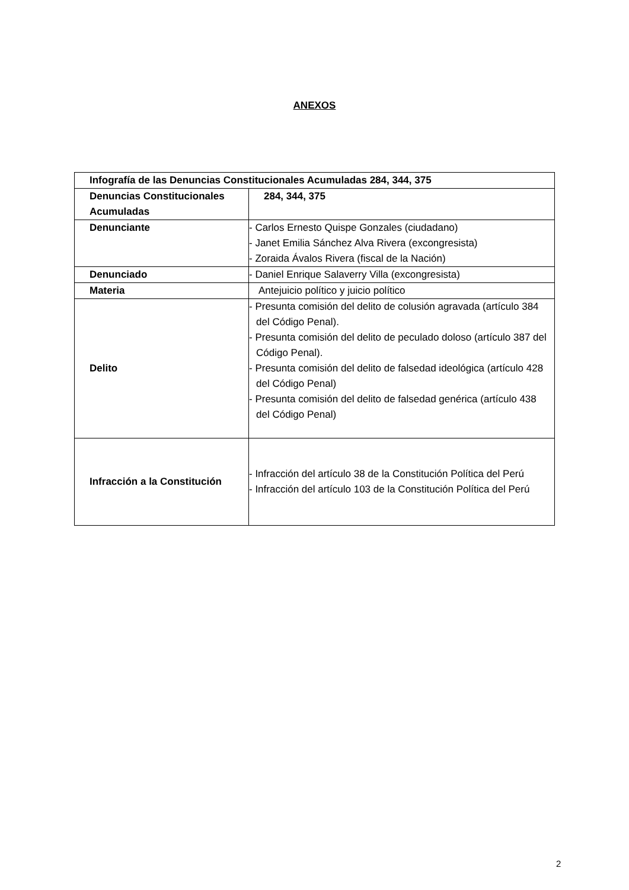ANEXOS
| Infografía de las Denuncias Constitucionales Acumuladas 284, 344, 375 | |
| --- | --- |
| Denuncias Constitucionales Acumuladas | 284, 344, 375 |
| Denunciante | - Carlos Ernesto Quispe Gonzales (ciudadano) - Janet Emilia Sánchez Alva Rivera (excongresista) - Zoraida Ávalos Rivera (fiscal de la Nación) |
| Denunciado | - Daniel Enrique Salaverry Villa (excongresista) |
| Materia | Antejuicio político y juicio político |
| Delito | - Presunta comisión del delito de colusión agravada (artículo 384 del Código Penal). - Presunta comisión del delito de peculado doloso (artículo 387 del Código Penal). - Presunta comisión del delito de falsedad ideológica (artículo 428 del Código Penal) - Presunta comisión del delito de falsedad genérica (artículo 438 del Código Penal) |
| Infracción a la Constitución | - Infracción del artículo 38 de la Constitución Política del Perú - Infracción del artículo 103 de la Constitución Política del Perú |
2